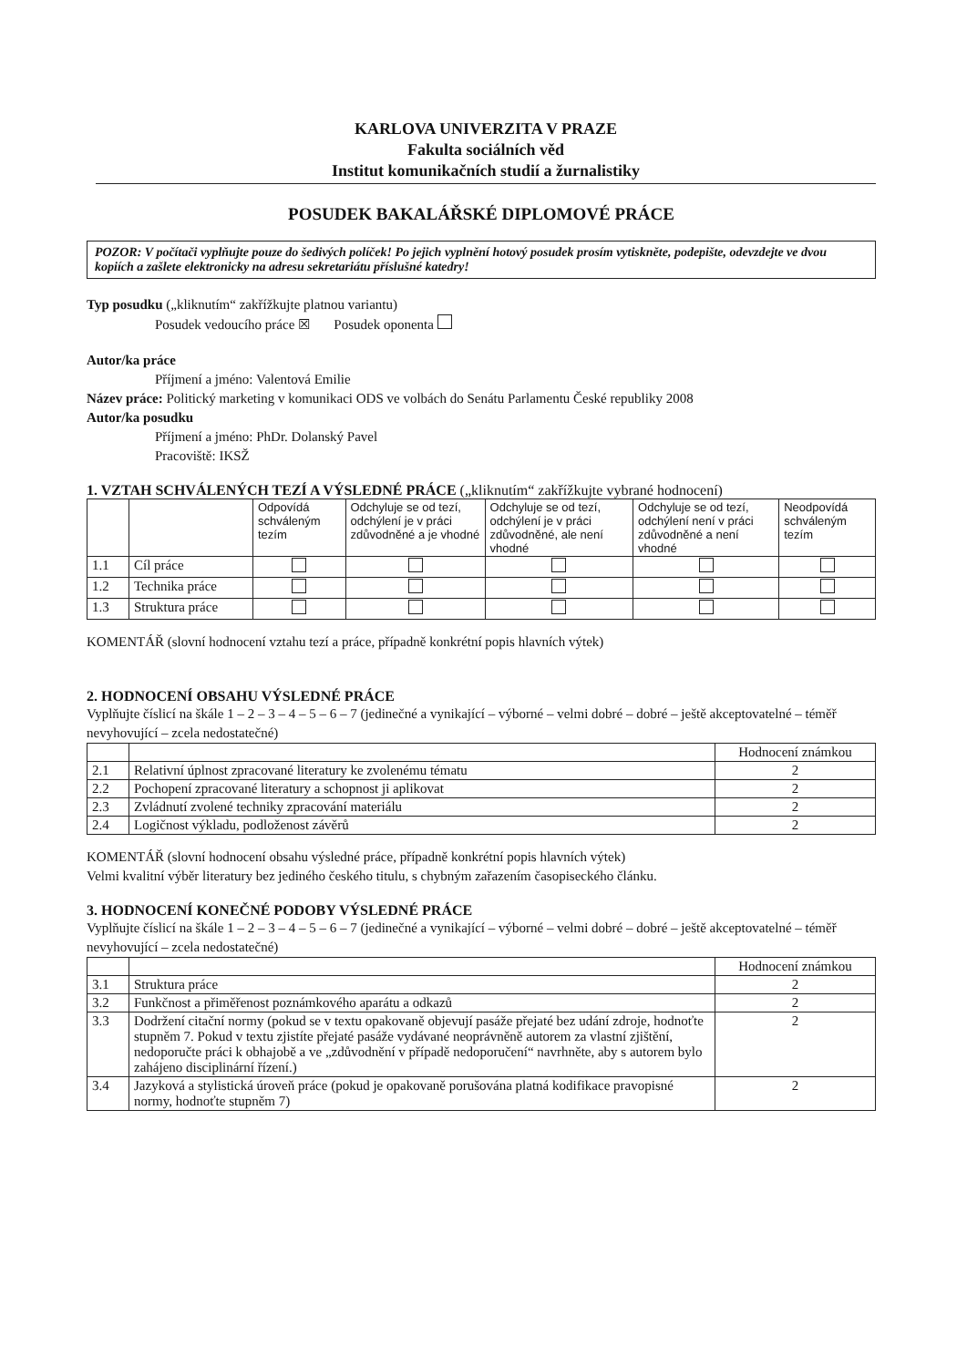KARLOVA UNIVERZITA V PRAZE
Fakulta sociálních věd
Institut komunikačních studií a žurnalistiky
POSUDEK BAKALÁŘSKÉ DIPLOMOVÉ PRÁCE
POZOR: V počítači vyplňujte pouze do šedivých políček! Po jejich vyplnění hotový posudek prosím vytiskněte, podepište, odevzdejte ve dvou kopiích a zašlete elektronicky na adresu sekretariátu příslušné katedry!
Typ posudku („kliknutím“ zakřížkujte platnou variantu)
Posudek vedoucího práce ☒ Posudek oponenta
Autor/ka práce
Příjmení a jméno: Valentová Emilie
Název práce: Politický marketing v komunikaci ODS ve volbách do Senátu Parlamentu České republiky 2008
Autor/ka posudku
Příjmení a jméno: PhDr. Dolanský Pavel
Pracoviště: IKSŽ
1. VZTAH SCHVÁLENÝCH TEZÍ A VÝSLEDNÉ PRÁCE („kliknutím“ zakřížkujte vybrané hodnocení)
| | | Odpovídá schváleným tezím | Odchyluje se od tezí, odchýlení je v práci zdůvodněné a je vhodné | Odchyluje se od tezí, odchýlení je v práci zdůvodněné, ale není vhodné | Odchyluje se od tezí, odchýlení není v práci zdůvodněné a není vhodné | Neodpovídá schváleným tezím |
| --- | --- | --- | --- | --- | --- | --- |
| 1.1 | Cíl práce | | | | | |
| 1.2 | Technika práce | | | | | |
| 1.3 | Struktura práce | | | | | |
KOMENTÁŘ (slovní hodnocení vztahu tezí a práce, případně konkrétní popis hlavních výtek)
2. HODNOCENÍ OBSAHU VÝSLEDNÉ PRÁCE
Vyplňujte číslicí na škále 1 – 2 – 3 – 4 – 5 – 6 – 7 (jedinečné a vynikající – výborné – velmi dobré – dobré – ještě akceptovatelné – téměř nevyhovující – zcela nedostatečné)
| | | Hodnocení známkou |
| --- | --- | --- |
| 2.1 | Relativní úplnost zpracované literatury ke zvolenému tématu | 2 |
| 2.2 | Pochopení zpracované literatury a schopnost ji aplikovat | 2 |
| 2.3 | Zvládnutí zvolené techniky zpracování materiálu | 2 |
| 2.4 | Logičnost výkladu, podloženost závěrů | 2 |
KOMENTÁŘ (slovní hodnocení obsahu výsledné práce, případně konkrétní popis hlavních výtek)
Velmi kvalitní výběr literatury bez jediného českého titulu, s chybným zařazením časopiseckého článku.
3. HODNOCENÍ KONEČNÉ PODOBY VÝSLEDNÉ PRÁCE
Vyplňujte číslicí na škále 1 – 2 – 3 – 4 – 5 – 6 – 7 (jedinečné a vynikající – výborné – velmi dobré – dobré – ještě akceptovatelné – téměř nevyhovující – zcela nedostatečné)
| | | Hodnocení známkou |
| --- | --- | --- |
| 3.1 | Struktura práce | 2 |
| 3.2 | Funkčnost a přiměřenost poznámkového aparátu a odkazů | 2 |
| 3.3 | Dodržení citační normy (pokud se v textu opakovaně objevují pasáže přejaté bez udání zdroje, hodnoťte stupněm 7. Pokud v textu zjistíte přejaté pasáže vydávané neoprávněně autorem za vlastní zjištění, nedoporučte práci k obhajobě a ve „zdůvodnění v případě nedoporučení“ navrhněte, aby s autorem bylo zahájeno disciplinární řízení.) | 2 |
| 3.4 | Jazyková a stylistická úroveň práce (pokud je opakovaně porušována platná kodifikace pravopisné normy, hodnoťte stupněm 7) | 2 |